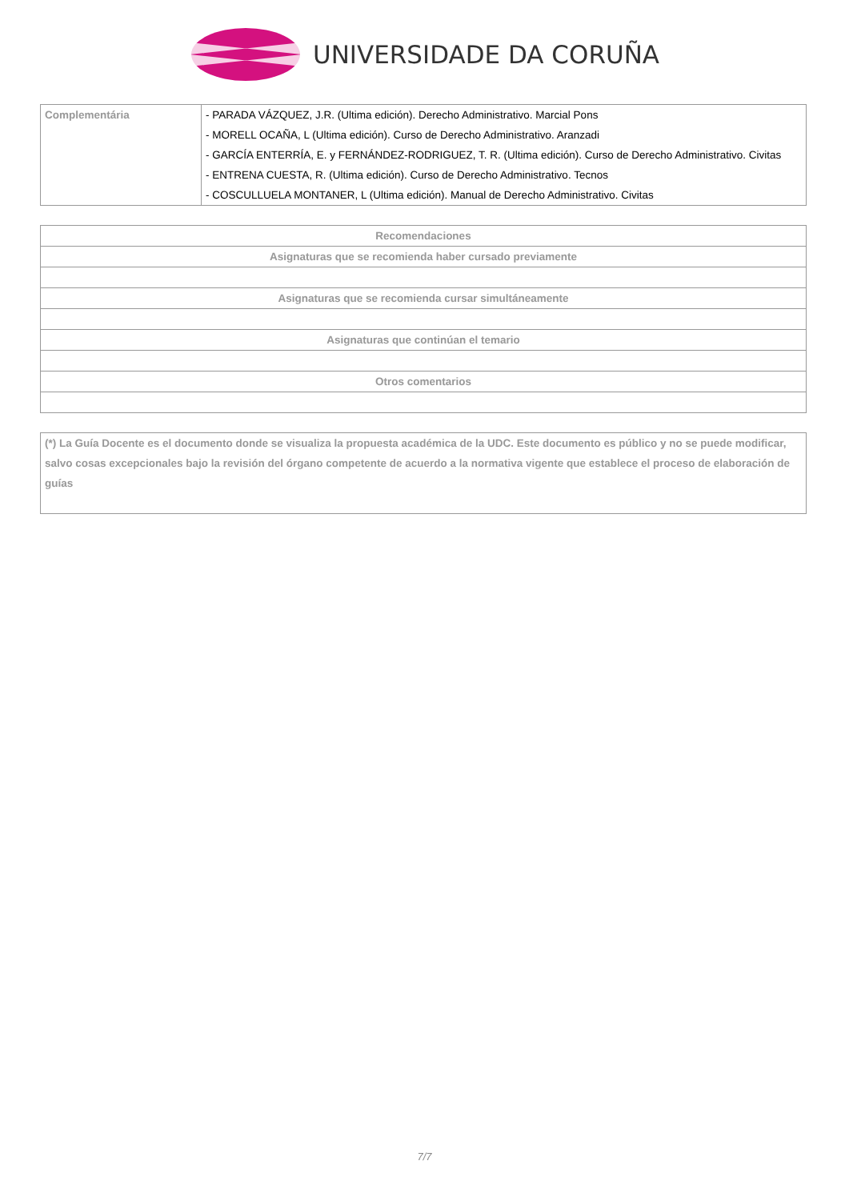UNIVERSIDADE DA CORUÑA
| Complementária | - PARADA VÁZQUEZ, J.R. (Ultima edición). Derecho Administrativo. Marcial Pons - MORELL OCAÑA, L (Ultima edición). Curso de Derecho Administrativo. Aranzadi - GARCÍA ENTERRÍA, E. y FERNÁNDEZ-RODRIGUEZ, T. R. (Ultima edición). Curso de Derecho Administrativo. Civitas - ENTRENA CUESTA, R. (Ultima edición). Curso de Derecho Administrativo. Tecnos - COSCULLUELA MONTANER, L (Ultima edición). Manual de Derecho Administrativo. Civitas |
| Recomendaciones |
| --- |
| Asignaturas que se recomienda haber cursado previamente |
| Asignaturas que se recomienda cursar simultáneamente |
| Asignaturas que continúan el temario |
| Otros comentarios |
| (*) La Guía Docente es el documento donde se visualiza la propuesta académica de la UDC. Este documento es público y no se puede modificar, salvo cosas excepcionales bajo la revisión del órgano competente de acuerdo a la normativa vigente que establece el proceso de elaboración de guías |
7/7